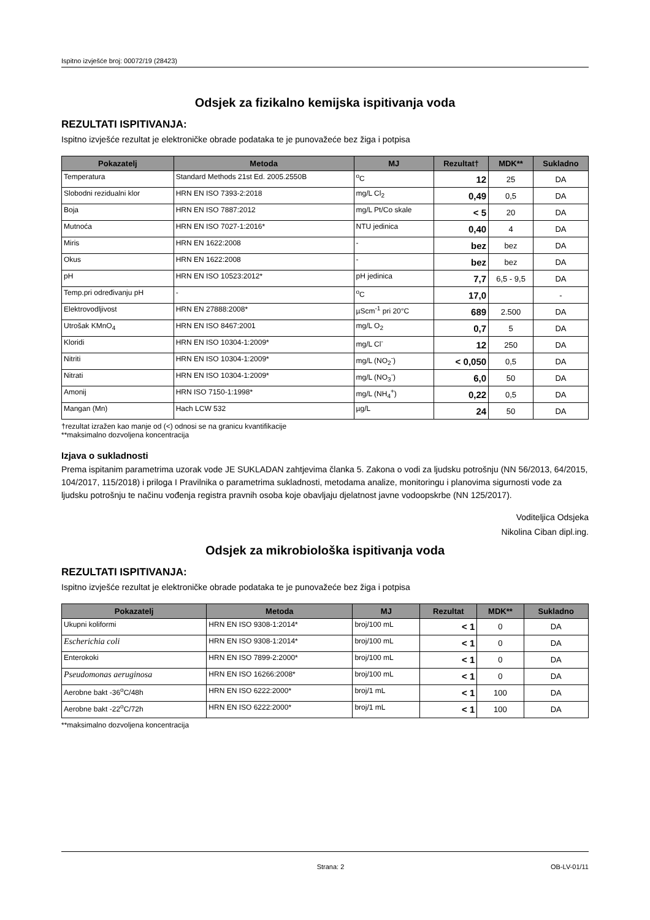Ispitno izvješće broj: 00072/19 (28423)
Odsjek za fizikalno kemijska ispitivanja voda
REZULTATI ISPITIVANJA:
Ispitno izvješće rezultat je elektroničke obrade podataka te je punovažeće bez žiga i potpisa
| Pokazatelj | Metoda | MJ | Rezultat† | MDK** | Sukladno |
| --- | --- | --- | --- | --- | --- |
| Temperatura | Standard Methods 21st Ed. 2005.2550B | <sup>o</sup> C | 12 | 25 | DA |
| Slobodni rezidualni klor | HRN EN ISO 7393-2:2018 | mg/L Cl<sub>2</sub> | 0,49 | 0,5 | DA |
| Boja | HRN EN ISO 7887:2012 | mg/L Pt/Co skale | < 5 | 20 | DA |
| Mutnoća | HRN EN ISO 7027-1:2016* | NTU jedinica | 0,40 | 4 | DA |
| Miris | HRN EN 1622:2008 | - | bez | bez | DA |
| Okus | HRN EN 1622:2008 | - | bez | bez | DA |
| pH | HRN EN ISO 10523:2012* | pH jedinica | 7,7 | 6,5 - 9,5 | DA |
| Temp.pri određivanju pH | - | <sup>o</sup> C | 17,0 | | - |
| Elektrovodljivost | HRN EN 27888:2008* | µScm<sup>-1</sup> pri 20°C | 689 | 2.500 | DA |
| Utrošak KMnO<sub>4</sub> | HRN EN ISO 8467:2001 | mg/L O<sub>2</sub> | 0,7 | 5 | DA |
| Kloridi | HRN EN ISO 10304-1:2009* | mg/L Cl<sup>-</sup> | 12 | 250 | DA |
| Nitriti | HRN EN ISO 10304-1:2009* | mg/L (NO<sub>2</sub><sup>-</sup>) | < 0,050 | 0,5 | DA |
| Nitrati | HRN EN ISO 10304-1:2009* | mg/L (NO<sub>3</sub><sup>-</sup>) | 6,0 | 50 | DA |
| Amonij | HRN ISO 7150-1:1998* | mg/L (NH<sub>4</sub><sup>+</sup>) | 0,22 | 0,5 | DA |
| Mangan (Mn) | Hach LCW 532 | µg/L | 24 | 50 | DA |
†rezultat izražen kao manje od (<) odnosi se na granicu kvantifikacije
**maksimalno dozvoljena koncentracija
Izjava o sukladnosti
Prema ispitanim parametrima uzorak vode JE SUKLADAN zahtjevima članka 5. Zakona o vodi za ljudsku potrošnju (NN 56/2013, 64/2015, 104/2017, 115/2018) i priloga I Pravilnika o parametrima sukladnosti, metodama analize, monitoringu i planovima sigurnosti vode za ljudsku potrošnju te načinu vođenja registra pravnih osoba koje obavljaju djelatnost javne vodoopskrbe (NN 125/2017).
Voditeljica Odsjeka
Nikolina Ciban dipl.ing.
Odsjek za mikrobiološka ispitivanja voda
REZULTATI ISPITIVANJA:
Ispitno izvješće rezultat je elektroničke obrade podataka te je punovažeće bez žiga i potpisa
| Pokazatelj | Metoda | MJ | Rezultat | MDK** | Sukladno |
| --- | --- | --- | --- | --- | --- |
| Ukupni koliformi | HRN EN ISO 9308-1:2014* | broj/100 mL | < 1 | 0 | DA |
| Escherichia coli | HRN EN ISO 9308-1:2014* | broj/100 mL | < 1 | 0 | DA |
| Enterokoki | HRN EN ISO 7899-2:2000* | broj/100 mL | < 1 | 0 | DA |
| Pseudomonas aeruginosa | HRN EN ISO 16266:2008* | broj/100 mL | < 1 | 0 | DA |
| Aerobne bakt -36<sup>o</sup>C/48h | HRN EN ISO 6222:2000* | broj/1 mL | < 1 | 100 | DA |
| Aerobne bakt -22<sup>o</sup>C/72h | HRN EN ISO 6222:2000* | broj/1 mL | < 1 | 100 | DA |
**maksimalno dozvoljena koncentracija
Strana: 2 OB-LV-01/11